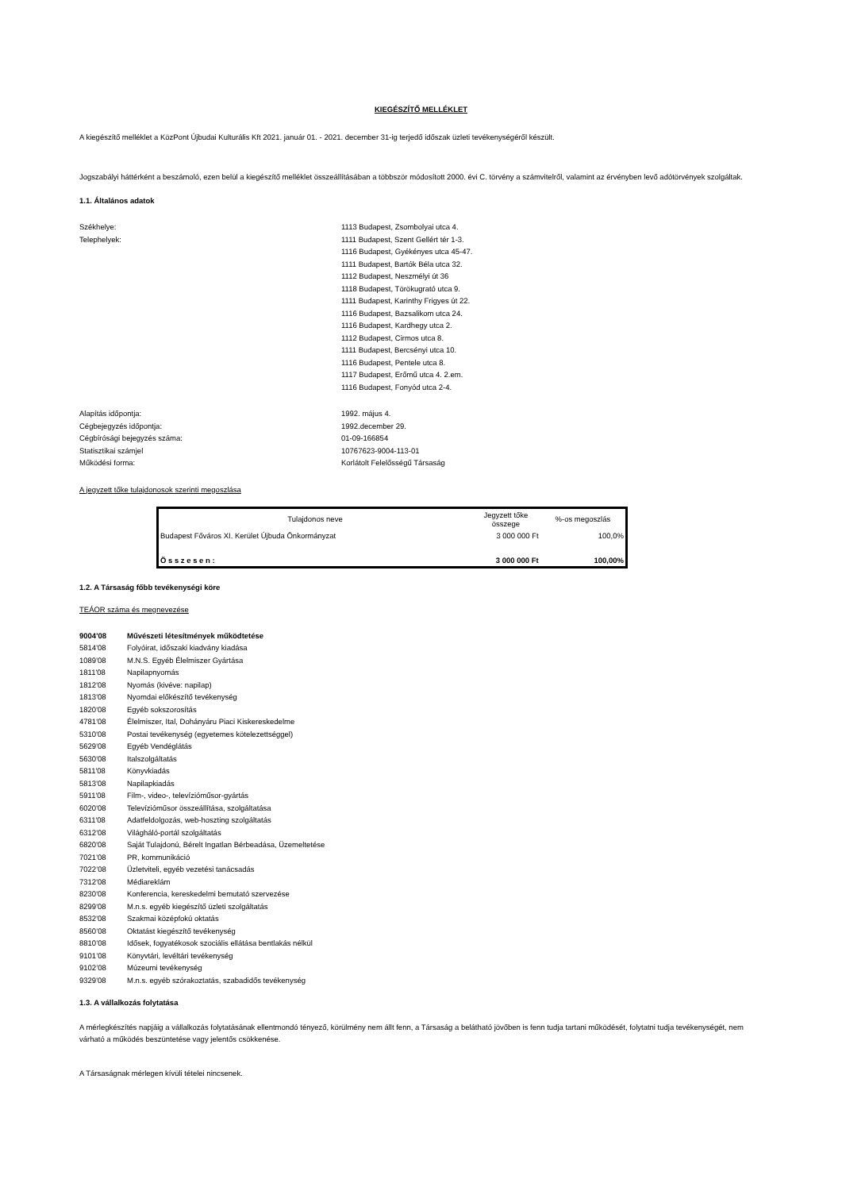KIEGÉSZÍTŐ MELLÉKLET
A kiegészítő melléklet a KözPont Újbudai Kulturális Kft 2021. január 01. - 2021. december 31-ig terjedő időszak üzleti tevékenységéről készült.
Jogszabályi háttérként a beszámoló, ezen belül a kiegészítő melléklet összeállításában a többször módosított 2000. évi C. törvény a számvitelről, valamint az érvényben levő adótörvények szolgáltak.
1.1. Általános adatok
Székhelye: 1113 Budapest, Zsombolyai utca 4.
Telephelyek: 1111 Budapest, Szent Gellért tér 1-3.
1116 Budapest, Gyékényes utca 45-47.
1111 Budapest, Bartók Béla utca 32.
1112 Budapest, Neszmélyi út 36
1118 Budapest, Törökugrató utca 9.
1111 Budapest, Karinthy Frigyes út 22.
1116 Budapest, Bazsalikom utca 24.
1116 Budapest, Kardhegy utca 2.
1112 Budapest, Cirmos utca 8.
1111 Budapest, Bercsényi utca 10.
1116 Budapest, Pentele utca 8.
1117 Budapest, Erőmű utca 4. 2.em.
1116 Budapest, Fonyód utca 2-4.
Alapítás időpontja: 1992. május 4.
Cégbejegyzés időpontja: 1992.december 29.
Cégbírósági bejegyzés száma: 01-09-166854
Statisztikai számjel 10767623-9004-113-01
Működési forma: Korlátolt Felelősségű Társaság
A jegyzett tőke tulajdonosok szerinti megoszlása
| Tulajdonos neve | Jegyzett tőke összege | %-os megoszlás |
| --- | --- | --- |
| Budapest Főváros XI. Kerület Újbuda Önkormányzat | 3 000 000 Ft | 100,0% |
| Ö s s z e s e n : | 3 000 000 Ft | 100,00% |
1.2. A Társaság főbb tevékenységi köre
TEÁOR száma és megnevezése
9004'08 Művészeti létesítmények működtetése
5814'08 Folyóirat, időszaki kiadvány kiadása
1089'08 M.N.S. Egyéb Élelmiszer Gyártása
1811'08 Napilapnyomás
1812'08 Nyomás (kivéve: napilap)
1813'08 Nyomdai előkészítő tevékenység
1820'08 Egyéb sokszorosítás
4781'08 Élelmiszer, Ital, Dohányáru Piaci Kiskereskedelme
5310'08 Postai tevékenység (egyetemes kötelezettséggel)
5629'08 Egyéb Vendéglátás
5630'08 Italszolgáltatás
5811'08 Könyvkiadás
5813'08 Napilapkiadás
5911'08 Film-, video-, televízióműsor-gyártás
6020'08 Televízióműsor összeállítása, szolgáltatása
6311'08 Adatfeldolgozás, web-hoszting szolgáltatás
6312'08 Világháló-portál szolgáltatás
6820'08 Saját Tulajdonú, Bérelt Ingatlan Bérbeadása, Üzemeltetése
7021'08 PR, kommunikáció
7022’08 Üzletviteli, egyéb vezetési tanácsadás
7312'08 Médiareklám
8230'08 Konferencia, kereskedelmi bemutató szervezése
8299'08 M.n.s. egyéb kiegészítő üzleti szolgáltatás
8532'08 Szakmai középfokú oktatás
8560’08 Oktatást kiegészítő tevékenység
8810’08 Idősek, fogyatékosok szociális ellátása bentlakás nélkül
9101’08 Könyvtári, levéltári tevékenység
9102’08 Múzeumi tevékenység
9329'08 M.n.s. egyéb szórakoztatás, szabadidős tevékenység
1.3. A vállalkozás folytatása
A mérlegkészítés napjáig a vállalkozás folytatásának ellentmondó tényező, körülmény nem állt fenn, a Társaság a belátható jövőben is fenn tudja tartani működését, folytatni tudja tevékenységét, nem várható a működés beszüntetése vagy jelentős csökkenése.
A Társaságnak mérlegen kívüli tételei nincsenek.